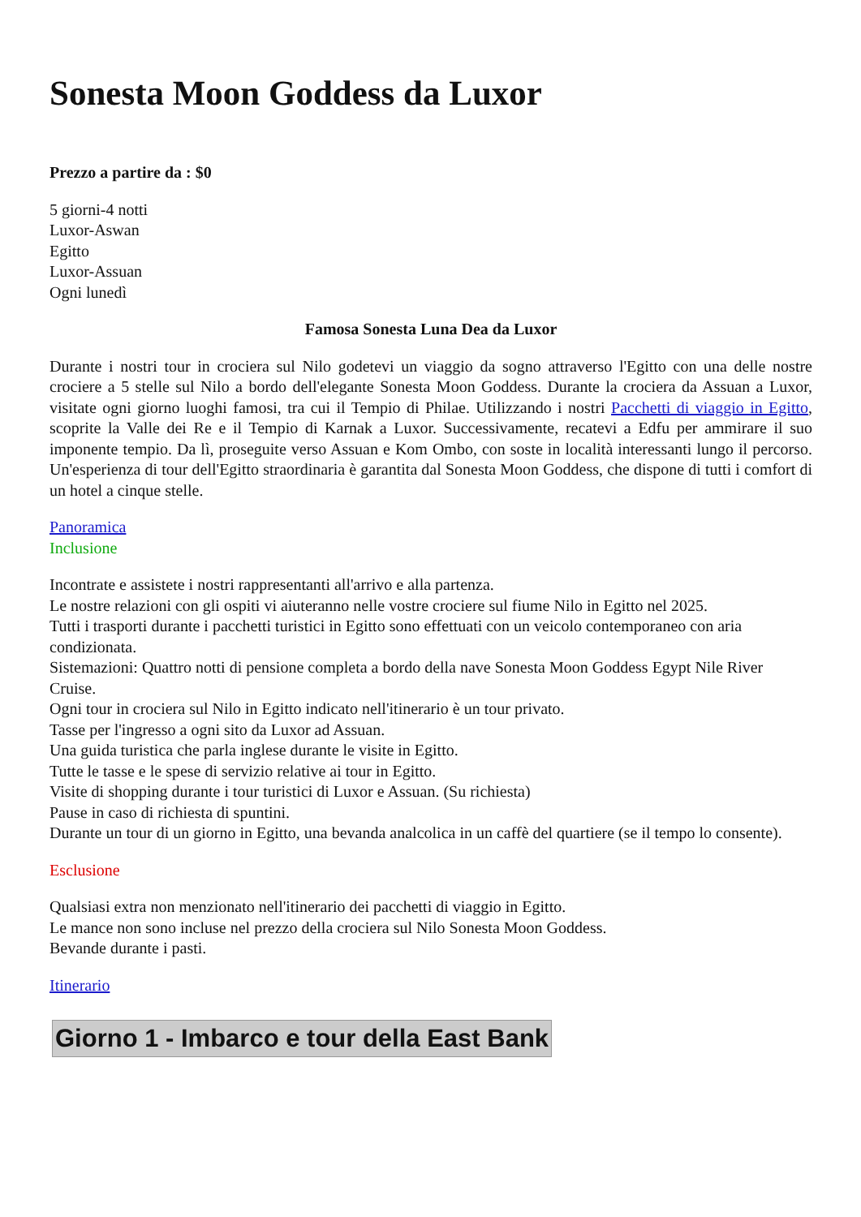Sonesta Moon Goddess da Luxor
Prezzo a partire da : $0
5 giorni-4 notti
Luxor-Aswan
Egitto
Luxor-Assuan
Ogni lunedì
Famosa Sonesta Luna Dea da Luxor
Durante i nostri tour in crociera sul Nilo godetevi un viaggio da sogno attraverso l'Egitto con una delle nostre crociere a 5 stelle sul Nilo a bordo dell'elegante Sonesta Moon Goddess. Durante la crociera da Assuan a Luxor, visitate ogni giorno luoghi famosi, tra cui il Tempio di Philae. Utilizzando i nostri Pacchetti di viaggio in Egitto, scoprite la Valle dei Re e il Tempio di Karnak a Luxor. Successivamente, recatevi a Edfu per ammirare il suo imponente tempio. Da lì, proseguite verso Assuan e Kom Ombo, con soste in località interessanti lungo il percorso. Un'esperienza di tour dell'Egitto straordinaria è garantita dal Sonesta Moon Goddess, che dispone di tutti i comfort di un hotel a cinque stelle.
Panoramica
Inclusione
Incontrate e assistete i nostri rappresentanti all'arrivo e alla partenza.
Le nostre relazioni con gli ospiti vi aiuteranno nelle vostre crociere sul fiume Nilo in Egitto nel 2025.
Tutti i trasporti durante i pacchetti turistici in Egitto sono effettuati con un veicolo contemporaneo con aria condizionata.
Sistemazioni: Quattro notti di pensione completa a bordo della nave Sonesta Moon Goddess Egypt Nile River Cruise.
Ogni tour in crociera sul Nilo in Egitto indicato nell'itinerario è un tour privato.
Tasse per l'ingresso a ogni sito da Luxor ad Assuan.
Una guida turistica che parla inglese durante le visite in Egitto.
Tutte le tasse e le spese di servizio relative ai tour in Egitto.
Visite di shopping durante i tour turistici di Luxor e Assuan. (Su richiesta)
Pause in caso di richiesta di spuntini.
Durante un tour di un giorno in Egitto, una bevanda analcolica in un caffè del quartiere (se il tempo lo consente).
Esclusione
Qualsiasi extra non menzionato nell'itinerario dei pacchetti di viaggio in Egitto.
Le mance non sono incluse nel prezzo della crociera sul Nilo Sonesta Moon Goddess.
Bevande durante i pasti.
Itinerario
Giorno 1 - Imbarco e tour della East Bank